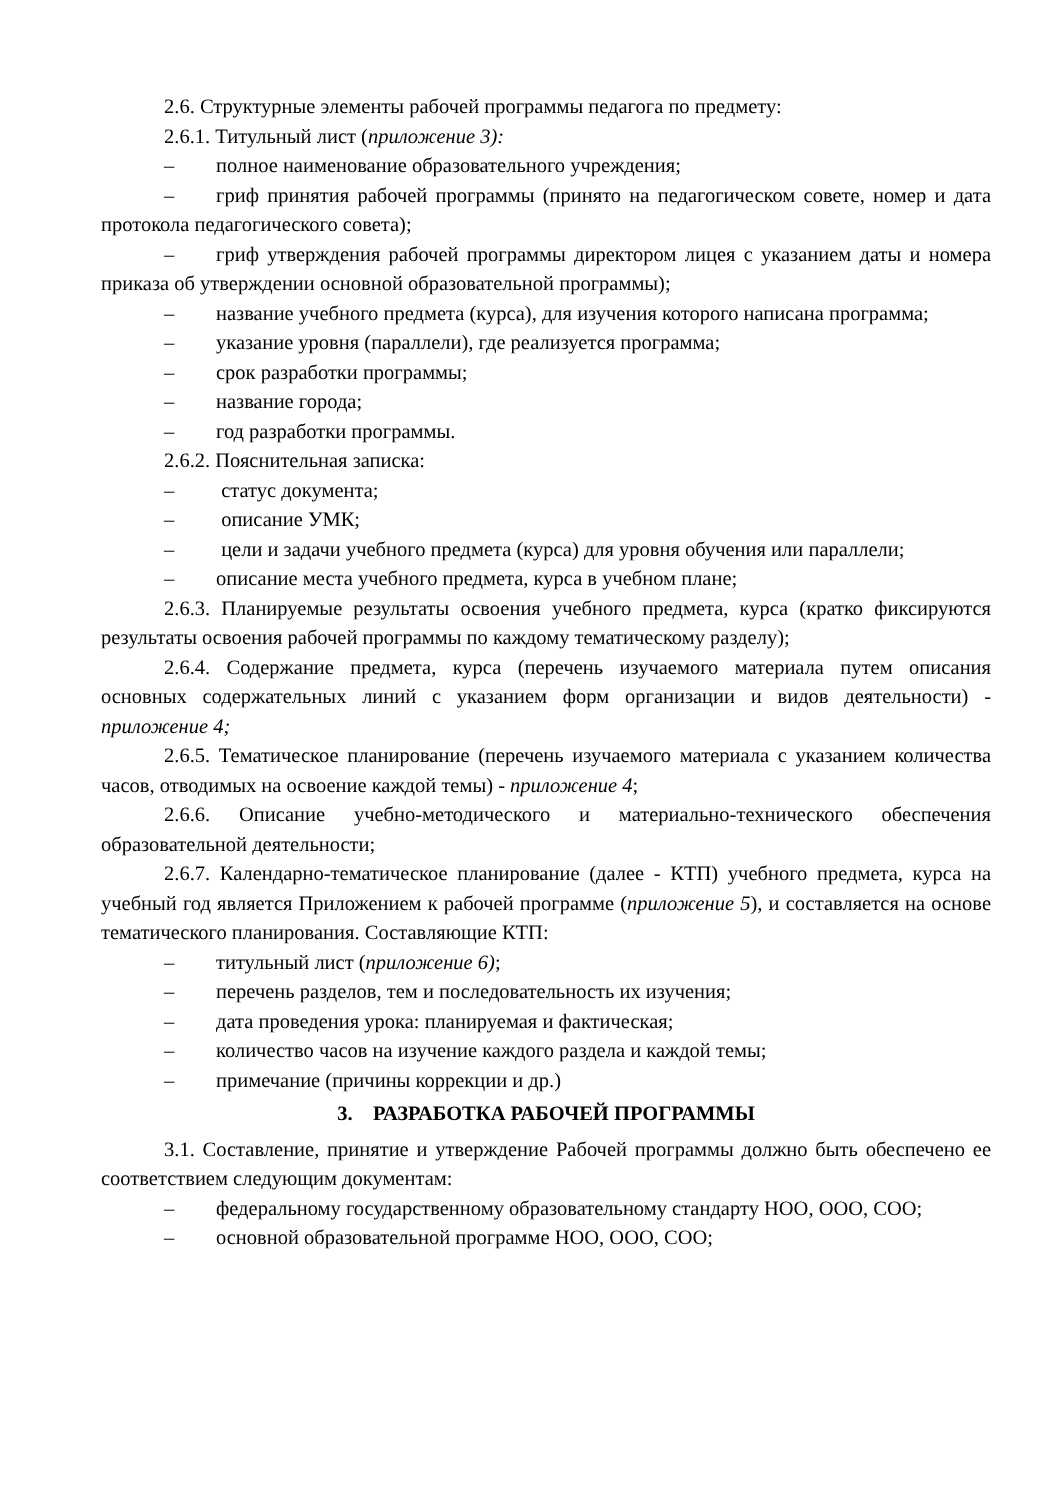2.6. Структурные элементы рабочей программы педагога по предмету:
2.6.1. Титульный лист (приложение 3):
– полное наименование образовательного учреждения;
– гриф принятия рабочей программы (принято на педагогическом совете, номер и дата протокола педагогического совета);
– гриф утверждения рабочей программы директором лицея с указанием даты и номера приказа об утверждении основной образовательной программы);
– название учебного предмета (курса), для изучения которого написана программа;
– указание уровня (параллели), где реализуется программа;
– срок разработки программы;
– название города;
– год разработки программы.
2.6.2. Пояснительная записка:
– статус документа;
– описание УМК;
– цели и задачи учебного предмета (курса) для уровня обучения или параллели;
– описание места учебного предмета, курса в учебном плане;
2.6.3. Планируемые результаты освоения учебного предмета, курса (кратко фиксируются результаты освоения рабочей программы по каждому тематическому разделу);
2.6.4. Содержание предмета, курса (перечень изучаемого материала путем описания основных содержательных линий с указанием форм организации и видов деятельности) - приложение 4;
2.6.5. Тематическое планирование (перечень изучаемого материала с указанием количества часов, отводимых на освоение каждой темы) - приложение 4;
2.6.6. Описание учебно-методического и материально-технического обеспечения образовательной деятельности;
2.6.7. Календарно-тематическое планирование (далее - КТП) учебного предмета, курса на учебный год является Приложением к рабочей программе (приложение 5), и составляется на основе тематического планирования. Составляющие КТП:
– титульный лист (приложение 6);
– перечень разделов, тем и последовательность их изучения;
– дата проведения урока: планируемая и фактическая;
– количество часов на изучение каждого раздела и каждой темы;
– примечание (причины коррекции и др.)
3. РАЗРАБОТКА РАБОЧЕЙ ПРОГРАММЫ
3.1. Составление, принятие и утверждение Рабочей программы должно быть обеспечено ее соответствием следующим документам:
– федеральному государственному образовательному стандарту НОО, ООО, СОО;
– основной образовательной программе НОО, ООО, СОО;